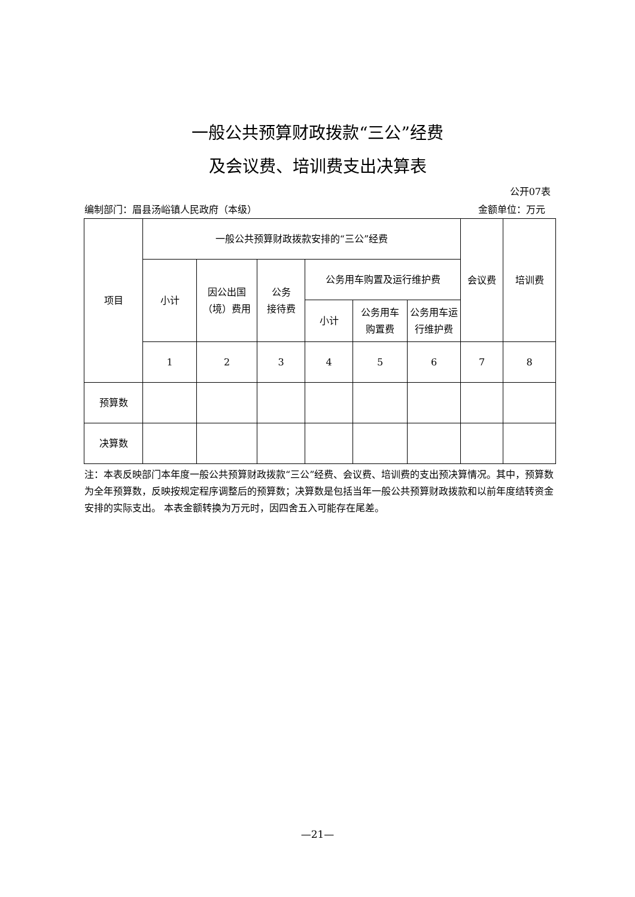一般公共预算财政拨款“三公”经费
及会议费、培训费支出决算表
公开07表
编制部门：眉县汤峪镇人民政府（本级） 金额单位：万元
| 项目 | 一般公共预算财政拨款安排的“三公”经费 | | | | | | 会议费 | 培训费 |
| | 小计 | 因公出国 （境）费用 | 公务 接待费 | 公务用车购置及运行维护费 | | | | |
| | | | | 小计 | 公务用车 购置费 | 公务用车运 行维护费 | | |
| | 1 | 2 | 3 | 4 | 5 | 6 | 7 | 8 |
| 预算数 | | | | | | | | |
| 决算数 | | | | | | | | |
注：本表反映部门本年度一般公共预算财政拨款“三公”经费、会议费、培训费的支出预决算情况。其中，预算数为全年预算数，反映按规定程序调整后的预算数；决算数是包括当年一般公共预算财政拨款和以前年度结转资金安排的实际支出。 本表金额转换为万元时，因四舍五入可能存在尾差。
—21—